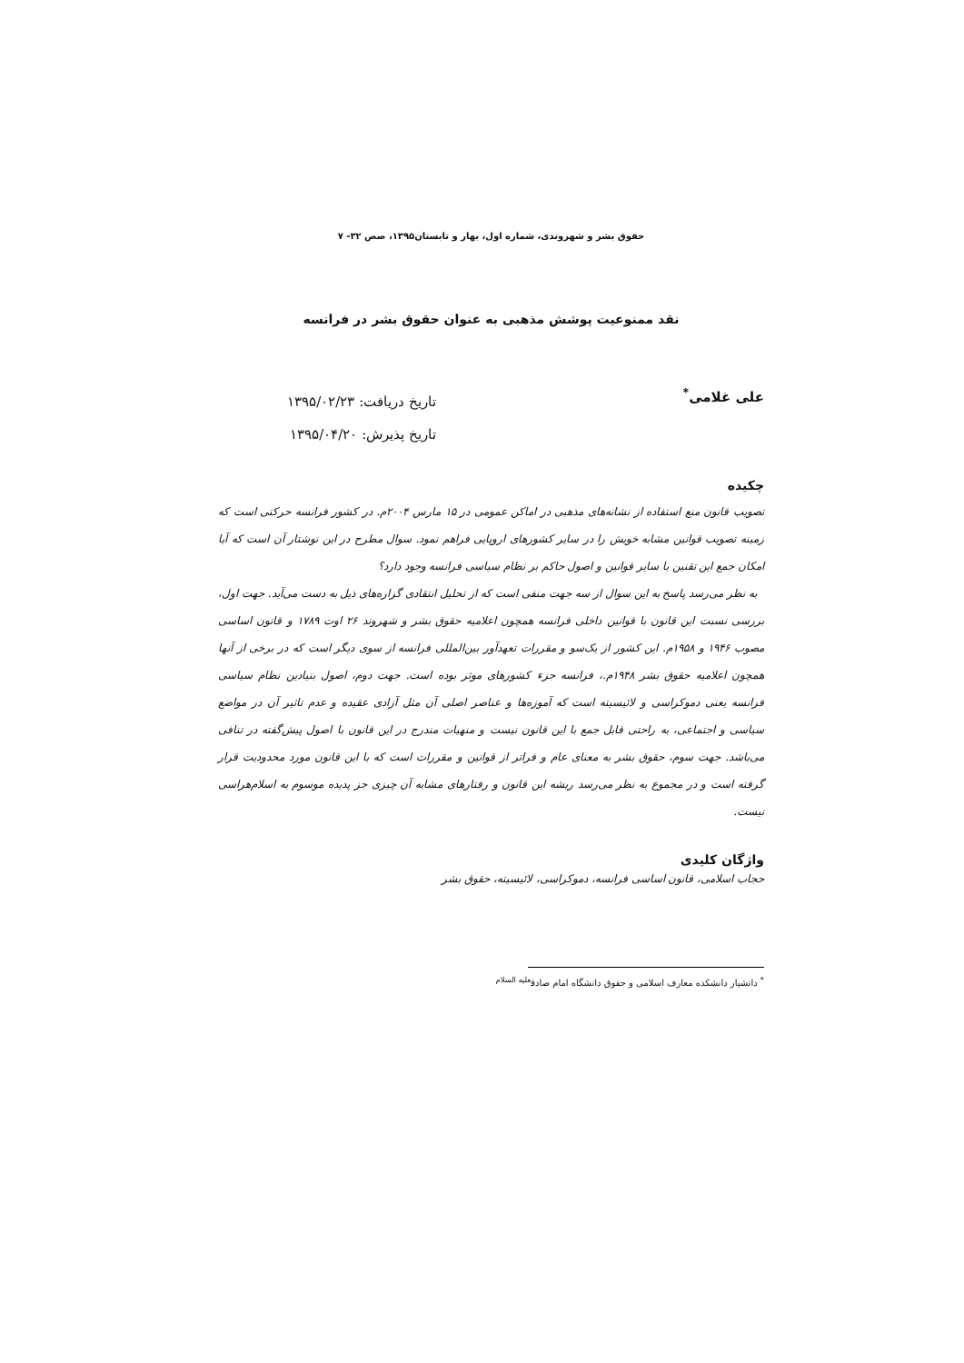حقوق بشر و شهروندی، شماره اول، بهار و تابستان۱۳۹۵، صص ۳۲- ۷
نقد ممنوعیت پوشش مذهبی به عنوان حقوق بشر در فرانسه
علی غلامی<sup>*</sup>
تاریخ دریافت: ۱۳۹۵/۰۲/۲۳
تاریخ پذیرش: ۱۳۹۵/۰۴/۲۰
چکیده
تصویب قانون منع استفاده از نشانه‌های مذهبی در اماکن عمومی در ۱۵ مارس ۲۰۰۴م. در کشور فرانسه حرکتی است که زمینه تصویب قوانین مشابه خویش را در سایر کشورهای اروپایی فراهم نمود. سوال مطرح در این نوشتار آن است که آیا امکان جمع این تقنین با سایر قوانین و اصول حاکم بر نظام سیاسی فرانسه وجود دارد؟
به نظر می‌رسد پاسخ به این سوال از سه جهت منفی است که از تحلیل انتقادی گزاره‌های ذیل به دست می‌آید. جهت اول، بررسی نسبت این قانون با قوانین داخلی فرانسه همچون اعلامیه حقوق بشر و شهروند ۲۶ اوت ۱۷۸۹ و قانون اساسی مصوب ۱۹۴۶ و ۱۹۵۸م. این کشور از یک‌سو و مقررات تعهدآور بین‌المللی فرانسه از سوی دیگر است که در برخی از آنها همچون اعلامیه حقوق بشر ۱۹۴۸م.، فرانسه جزء کشورهای موثر بوده است. جهت دوم، اصول بنیادین نظام سیاسی فرانسه یعنی دموکراسی و لائیسیته است که آموزه‌ها و عناصر اصلی آن مثل آزادی عقیده و عدم تاثیر آن در مواضع سیاسی و اجتماعی، به راحتی قابل جمع با این قانون نیست و منهیات مندرج در این قانون با اصول پیش‌گفته در تنافی می‌باشد. جهت سوم، حقوق بشر به معنای عام و فراتر از قوانین و مقررات است که با این قانون مورد محدودیت قرار گرفته است و در مجموع به نظر می‌رسد ریشه این قانون و رفتارهای مشابه آن چیزی جز پدیده موسوم به اسلام‌هراسی نیست.
واژگان کلیدی
حجاب اسلامی، قانون اساسی فرانسه، دموکراسی، لائیسیته، حقوق بشر
<sup>*</sup> دانشیار دانشکده معارف اسلامی و حقوق دانشگاه امام صادق<sup>علیه السلام</sup>